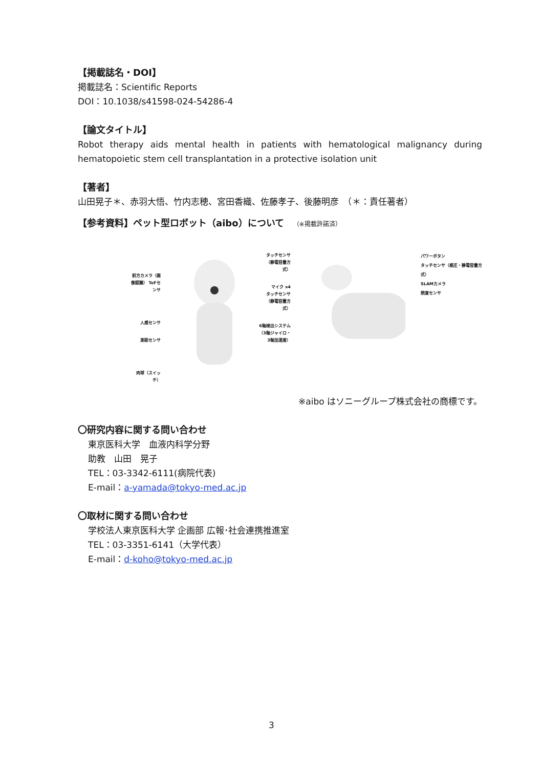【掲載誌名・DOI】
掲載誌名：Scientific Reports
DOI：10.1038/s41598-024-54286-4
【論文タイトル】
Robot therapy aids mental health in patients with hematological malignancy during hematopoietic stem cell transplantation in a protective isolation unit
【著者】
山田晃子＊、赤羽大悟、竹内志穂、宮田香織、佐藤孝子、後藤明彦　（＊：責任著者）
【参考資料】ペット型ロボット（aibo）について　（※掲載許諾済）
前方カメラ（画像認識） ToFセンサ
人感センサ
測距センサ
肉球（スイッチ）
タッチセンサ（静電容量方式）
マイク x4
タッチセンサ（静電容量方式）
6軸検出システム（3軸ジャイロ・3軸加速度）
パワーボタン
タッチセンサ（感圧・静電容量方式）
SLAMカメラ
照度センサ
※aibo はソニーグループ株式会社の商標です。
〇研究内容に関する問い合わせ
東京医科大学　血液内科学分野
助教　山田　晃子
TEL：03-3342-6111(病院代表)
E-mail：a-yamada@tokyo-med.ac.jp
〇取材に関する問い合わせ
学校法人東京医科大学 企画部 広報･社会連携推進室
TEL：03-3351-6141（大学代表）
E-mail：d-koho@tokyo-med.ac.jp
3